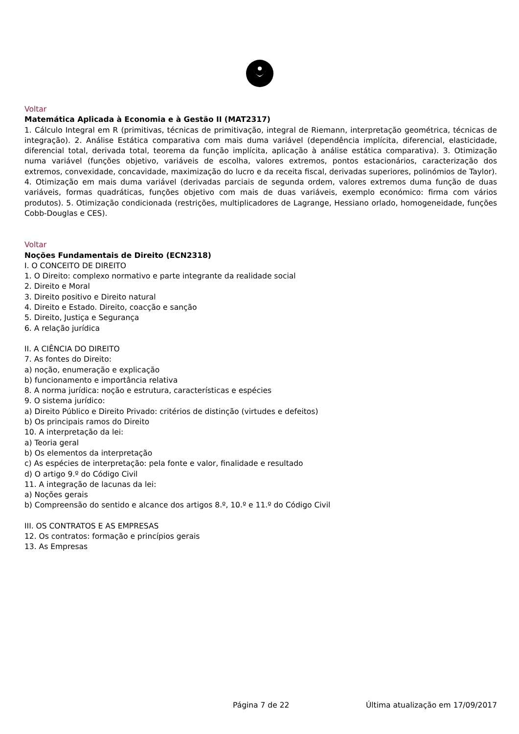Voltar
Matemática Aplicada à Economia e à Gestão II (MAT2317)
1. Cálculo Integral em R (primitivas, técnicas de primitivação, integral de Riemann, interpretação geométrica, técnicas de integração). 2. Análise Estática comparativa com mais duma variável (dependência implícita, diferencial, elasticidade, diferencial total, derivada total, teorema da função implícita, aplicação à análise estática comparativa). 3. Otimização numa variável (funções objetivo, variáveis de escolha, valores extremos, pontos estacionários, caracterização dos extremos, convexidade, concavidade, maximização do lucro e da receita fiscal, derivadas superiores, polinómios de Taylor). 4. Otimização em mais duma variável (derivadas parciais de segunda ordem, valores extremos duma função de duas variáveis, formas quadráticas, funções objetivo com mais de duas variáveis, exemplo económico: firma com vários produtos). 5. Otimização condicionada (restrições, multiplicadores de Lagrange, Hessiano orlado, homogeneidade, funções Cobb-Douglas e CES).
Voltar
Noções Fundamentais de Direito (ECN2318)
I. O CONCEITO DE DIREITO
1. O Direito: complexo normativo e parte integrante da realidade social
2. Direito e Moral
3. Direito positivo e Direito natural
4. Direito e Estado. Direito, coacção e sanção
5. Direito, Justiça e Segurança
6. A relação jurídica
II. A CIÊNCIA DO DIREITO
7. As fontes do Direito:
a) noção, enumeração e explicação
b) funcionamento e importância relativa
8. A norma jurídica: noção e estrutura, características e espécies
9. O sistema jurídico:
a) Direito Público e Direito Privado: critérios de distinção (virtudes e defeitos)
b) Os principais ramos do Direito
10. A interpretação da lei:
a) Teoria geral
b) Os elementos da interpretação
c) As espécies de interpretação: pela fonte e valor, finalidade e resultado
d) O artigo 9.º do Código Civil
11. A integração de lacunas da lei:
a) Noções gerais
b) Compreensão do sentido e alcance dos artigos 8.º, 10.º e 11.º do Código Civil
III. OS CONTRATOS E AS EMPRESAS
12. Os contratos: formação e princípios gerais
13. As Empresas
Página 7 de 22 Última atualização em 17/09/2017